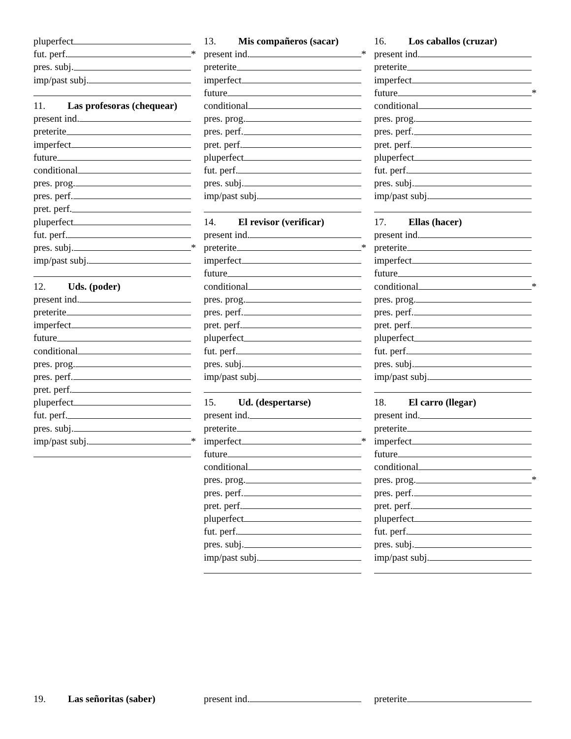pluperfect
fut. perf. *
pres. subj.
imp/past subj.
11. Las profesoras (chequear)
present ind.
preterite
imperfect
future
conditional
pres. prog.
pres. perf.
pret. perf.
pluperfect
fut. perf.
pres. subj. *
imp/past subj.
12. Uds. (poder)
present ind.
preterite
imperfect
future
conditional
pres. prog.
pres. perf.
pret. perf.
pluperfect
fut. perf.
pres. subj.
imp/past subj. *
13. Mis compañeros (sacar)
present ind. *
preterite
imperfect
future
conditional
pres. prog.
pres. perf.
pret. perf.
pluperfect
fut. perf.
pres. subj.
imp/past subj.
14. El revisor (verificar)
present ind.
preterite *
imperfect
future
conditional
pres. prog.
pres. perf.
pret. perf.
pluperfect
fut. perf.
pres. subj.
imp/past subj.
15. Ud. (despertarse)
present ind.
preterite
imperfect *
future
conditional
pres. prog.
pres. perf.
pret. perf.
pluperfect
fut. perf.
pres. subj.
imp/past subj.
16. Los caballos (cruzar)
present ind.
preterite
imperfect
future *
conditional
pres. prog.
pres. perf.
pret. perf.
pluperfect
fut. perf.
pres. subj.
imp/past subj.
17. Ellas (hacer)
present ind.
preterite
imperfect
future
conditional *
pres. prog.
pres. perf.
pret. perf.
pluperfect
fut. perf.
pres. subj.
imp/past subj.
18. El carro (llegar)
present ind.
preterite
imperfect
future
conditional
pres. prog. *
pres. perf.
pret. perf.
pluperfect
fut. perf.
pres. subj.
imp/past subj.
19. Las señoritas (saber) present ind. preterite